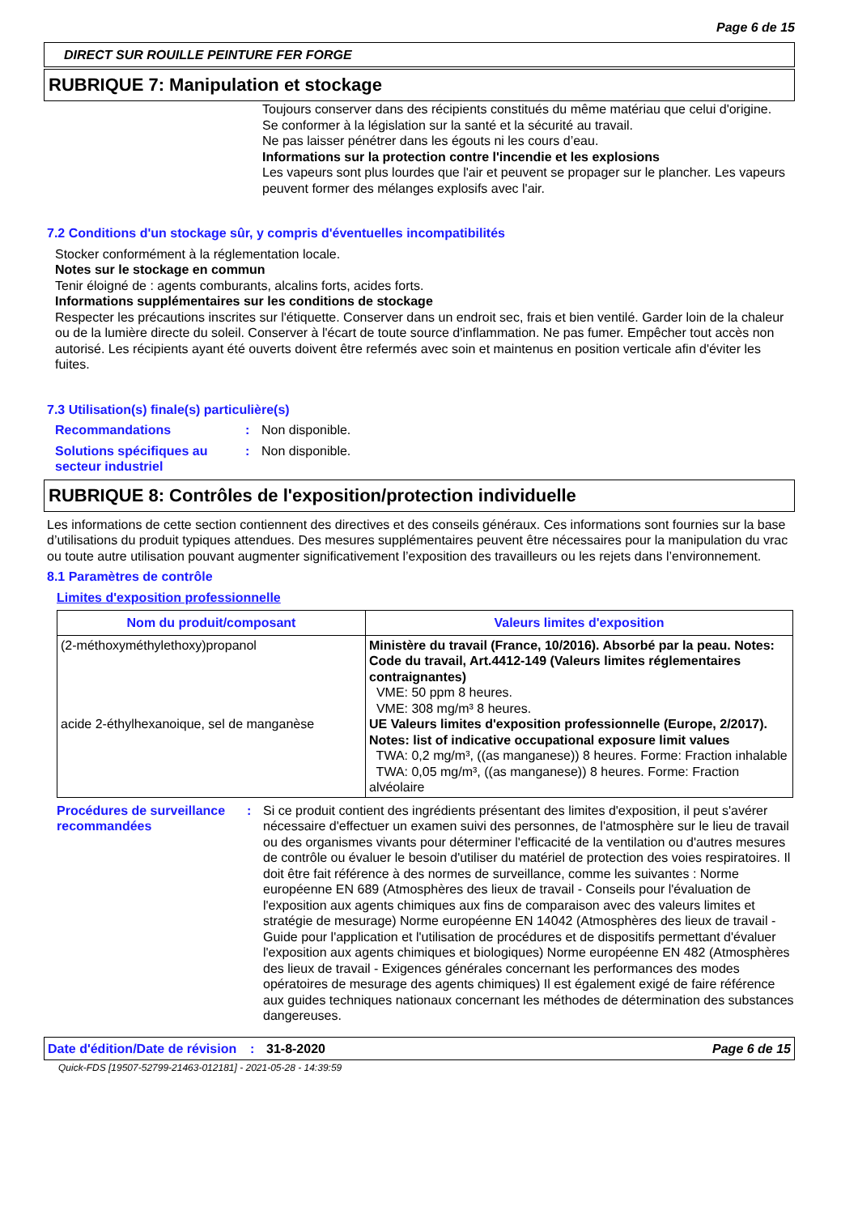Page 6 de 15
DIRECT SUR ROUILLE PEINTURE FER FORGE
RUBRIQUE 7: Manipulation et stockage
Toujours conserver dans des récipients constitués du même matériau que celui d'origine.
Se conformer à la législation sur la santé et la sécurité au travail.
Ne pas laisser pénétrer dans les égouts ni les cours d’eau.
Informations sur la protection contre l'incendie et les explosions
Les vapeurs sont plus lourdes que l'air et peuvent se propager sur le plancher. Les vapeurs peuvent former des mélanges explosifs avec l'air.
7.2 Conditions d'un stockage sûr, y compris d'éventuelles incompatibilités
Stocker conformément à la réglementation locale.
Notes sur le stockage en commun
Tenir éloigné de : agents comburants, alcalins forts, acides forts.
Informations supplémentaires sur les conditions de stockage
Respecter les précautions inscrites sur l'étiquette. Conserver dans un endroit sec, frais et bien ventilé. Garder loin de la chaleur ou de la lumière directe du soleil. Conserver à l'écart de toute source d'inflammation. Ne pas fumer. Empêcher tout accès non autorisé. Les récipients ayant été ouverts doivent être refermés avec soin et maintenus en position verticale afin d'éviter les fuites.
7.3 Utilisation(s) finale(s) particulière(s)
Recommandations: Non disponible.
Solutions spécifiques au secteur industriel: Non disponible.
RUBRIQUE 8: Contrôles de l'exposition/protection individuelle
Les informations de cette section contiennent des directives et des conseils généraux. Ces informations sont fournies sur la base d’utilisations du produit typiques attendues. Des mesures supplémentaires peuvent être nécessaires pour la manipulation du vrac ou toute autre utilisation pouvant augmenter significativement l’exposition des travailleurs ou les rejets dans l’environnement.
8.1 Paramètres de contrôle
Limites d'exposition professionnelle
| Nom du produit/composant | Valeurs limites d'exposition |
| --- | --- |
| (2-méthoxyméthylethoxy)propanol acide 2-éthylhexanoique, sel de manganèse | Ministère du travail (France, 10/2016). Absorbé par la peau. Notes: Code du travail, Art.4412-149 (Valeurs limites réglementaires contraignantes) VME: 50 ppm 8 heures. VME: 308 mg/m³ 8 heures. UE Valeurs limites d'exposition professionnelle (Europe, 2/2017). Notes: list of indicative occupational exposure limit values TWA: 0,2 mg/m³, ((as manganese)) 8 heures. Forme: Fraction inhalable TWA: 0,05 mg/m³, ((as manganese)) 8 heures. Forme: Fraction alvéolaire |
Procédures de surveillance recommandées: Si ce produit contient des ingrédients présentant des limites d'exposition, il peut s'avérer nécessaire d'effectuer un examen suivi des personnes, de l'atmosphère sur le lieu de travail ou des organismes vivants pour déterminer l'efficacité de la ventilation ou d'autres mesures de contrôle ou évaluer le besoin d'utiliser du matériel de protection des voies respiratoires. Il doit être fait référence à des normes de surveillance, comme les suivantes : Norme européenne EN 689 (Atmosphères des lieux de travail - Conseils pour l'évaluation de l'exposition aux agents chimiques aux fins de comparaison avec des valeurs limites et stratégie de mesurage) Norme européenne EN 14042 (Atmosphères des lieux de travail - Guide pour l'application et l'utilisation de procédures et de dispositifs permettant d'évaluer l'exposition aux agents chimiques et biologiques) Norme européenne EN 482 (Atmosphères des lieux de travail - Exigences générales concernant les performances des modes opératoires de mesurage des agents chimiques) Il est également exigé de faire référence aux guides techniques nationaux concernant les méthodes de détermination des substances dangereuses.
Date d'édition/Date de révision: 31-8-2020 Page 6 de 15
Quick-FDS [19507-52799-21463-012181] - 2021-05-28 - 14:39:59